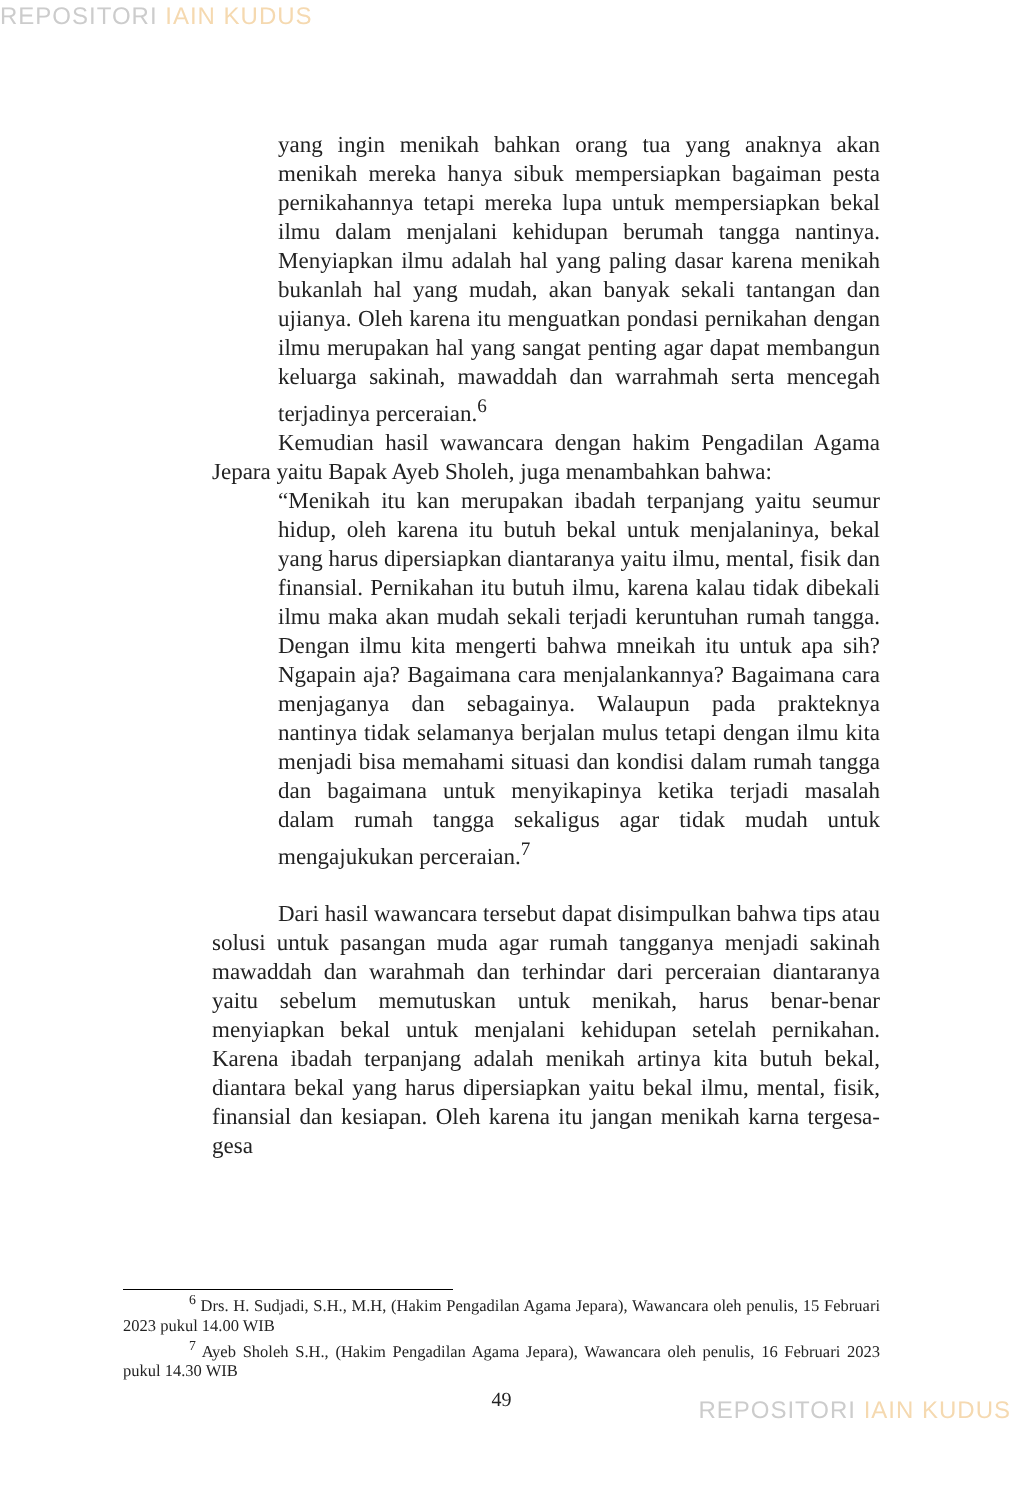REPOSITORI IAIN KUDUS
yang ingin menikah bahkan orang tua yang anaknya akan menikah mereka hanya sibuk mempersiapkan bagaiman pesta pernikahannya tetapi mereka lupa untuk mempersiapkan bekal ilmu dalam menjalani kehidupan berumah tangga nantinya. Menyiapkan ilmu adalah hal yang paling dasar karena menikah bukanlah hal yang mudah, akan banyak sekali tantangan dan ujianya. Oleh karena itu menguatkan pondasi pernikahan dengan ilmu merupakan hal yang sangat penting agar dapat membangun keluarga sakinah, mawaddah dan warrahmah serta mencegah terjadinya perceraian.<sup>6</sup>
Kemudian hasil wawancara dengan hakim Pengadilan Agama Jepara yaitu Bapak Ayeb Sholeh, juga menambahkan bahwa:
“Menikah itu kan merupakan ibadah terpanjang yaitu seumur hidup, oleh karena itu butuh bekal untuk menjalaninya, bekal yang harus dipersiapkan diantaranya yaitu ilmu, mental, fisik dan finansial. Pernikahan itu butuh ilmu, karena kalau tidak dibekali ilmu maka akan mudah sekali terjadi keruntuhan rumah tangga. Dengan ilmu kita mengerti bahwa mneikah itu untuk apa sih? Ngapain aja? Bagaimana cara menjalankannya? Bagaimana cara menjaganya dan sebagainya. Walaupun pada prakteknya nantinya tidak selamanya berjalan mulus tetapi dengan ilmu kita menjadi bisa memahami situasi dan kondisi dalam rumah tangga dan bagaimana untuk menyikapinya ketika terjadi masalah dalam rumah tangga sekaligus agar tidak mudah untuk mengajukukan perceraian.<sup>7</sup>
Dari hasil wawancara tersebut dapat disimpulkan bahwa tips atau solusi untuk pasangan muda agar rumah tangganya menjadi sakinah mawaddah dan warahmah dan terhindar dari perceraian diantaranya yaitu sebelum memutuskan untuk menikah, harus benar-benar menyiapkan bekal untuk menjalani kehidupan setelah pernikahan. Karena ibadah terpanjang adalah menikah artinya kita butuh bekal, diantara bekal yang harus dipersiapkan yaitu bekal ilmu, mental, fisik, finansial dan kesiapan. Oleh karena itu jangan menikah karna tergesa-gesa
<sup>6</sup> Drs. H. Sudjadi, S.H., M.H, (Hakim Pengadilan Agama Jepara), Wawancara oleh penulis, 15 Februari 2023 pukul 14.00 WIB
<sup>7</sup> Ayeb Sholeh S.H., (Hakim Pengadilan Agama Jepara), Wawancara oleh penulis, 16 Februari 2023 pukul 14.30 WIB
49
REPOSITORI IAIN KUDUS